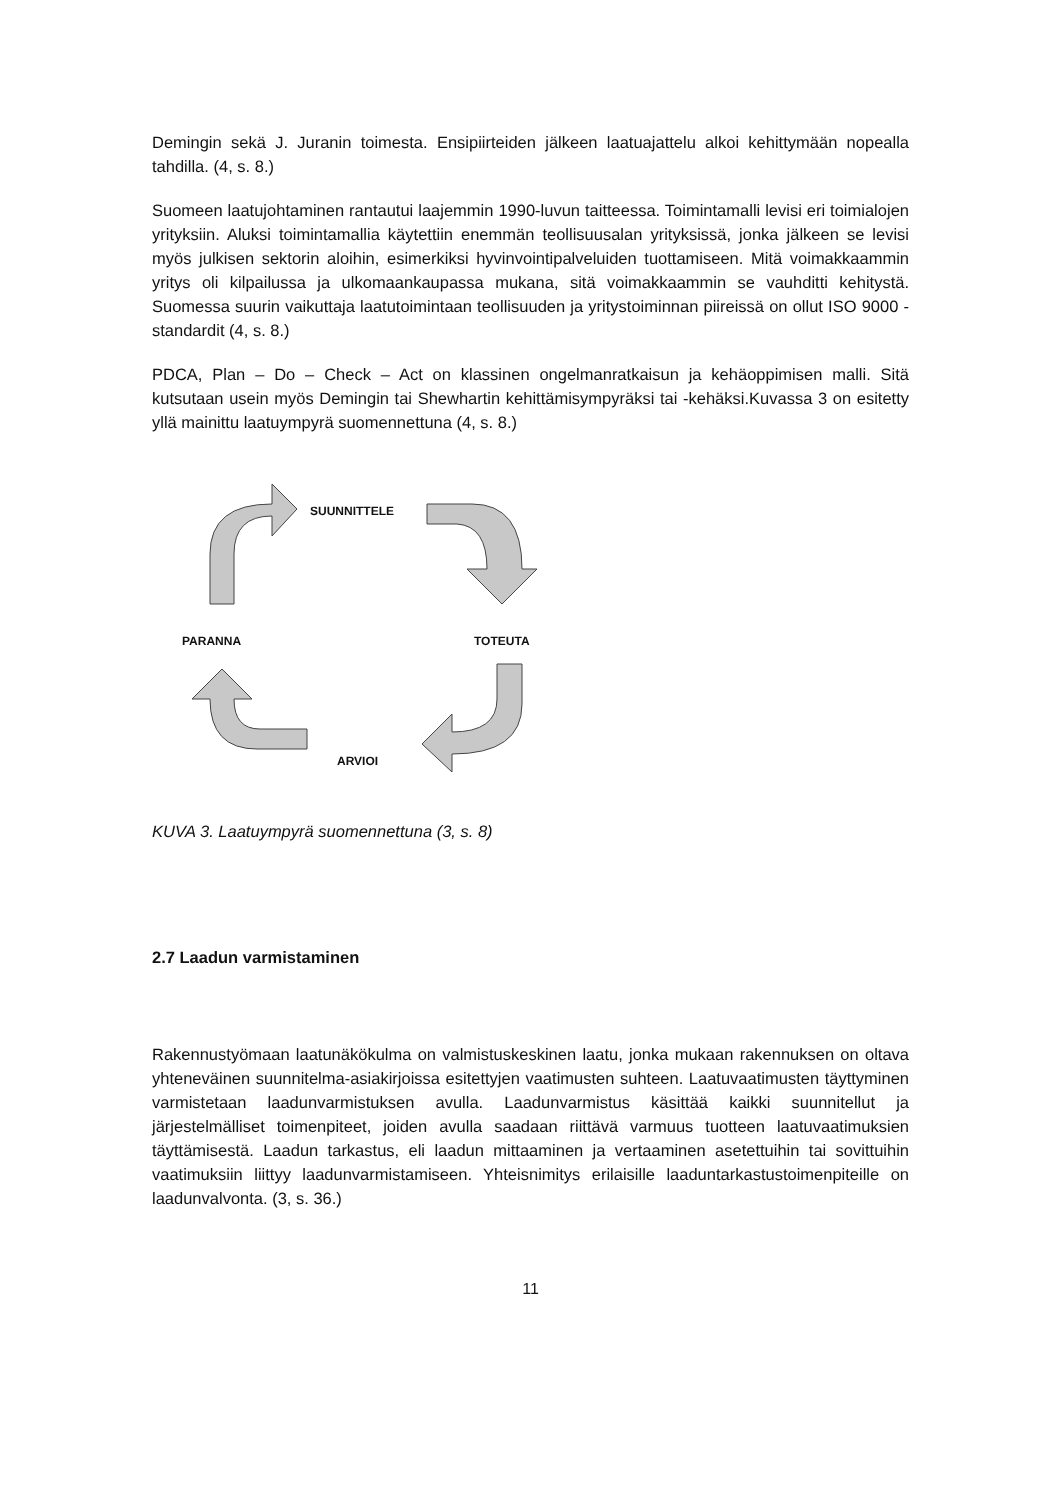Demingin sekä J. Juranin toimesta. Ensipiirteiden jälkeen laatuajattelu alkoi kehittymään nopealla tahdilla. (4, s. 8.)
Suomeen laatujohtaminen rantautui laajemmin 1990-luvun taitteessa. Toimintamalli levisi eri toimialojen yrityksiin. Aluksi toimintamallia käytettiin enemmän teollisuusalan yrityksissä, jonka jälkeen se levisi myös julkisen sektorin aloihin, esimerkiksi hyvinvointipalveluiden tuottamiseen. Mitä voimakkaammin yritys oli kilpailussa ja ulkomaankaupassa mukana, sitä voimakkaammin se vauhditti kehitystä. Suomessa suurin vaikuttaja laatutoimintaan teollisuuden ja yritystoiminnan piireissä on ollut ISO 9000 -standardit (4, s. 8.)
PDCA, Plan – Do – Check – Act on klassinen ongelmanratkaisun ja kehäoppimisen malli. Sitä kutsutaan usein myös Demingin tai Shewhartin kehittämisympyräksi tai -kehäksi.Kuvassa 3 on esitetty yllä mainittu laatuympyrä suomennettuna (4, s. 8.)
SUUNNITTELE
PARANNA TOTEUTA
ARVIOI
KUVA 3. Laatuympyrä suomennettuna (3, s. 8)
2.7 Laadun varmistaminen
Rakennustyömaan laatunäkökulma on valmistuskeskinen laatu, jonka mukaan rakennuksen on oltava yhteneväinen suunnitelma-asiakirjoissa esitettyjen vaatimusten suhteen. Laatuvaatimusten täyttyminen varmistetaan laadunvarmistuksen avulla. Laadunvarmistus käsittää kaikki suunnitellut ja järjestelmälliset toimenpiteet, joiden avulla saadaan riittävä varmuus tuotteen laatuvaatimuksien täyttämisestä. Laadun tarkastus, eli laadun mittaaminen ja vertaaminen asetettuihin tai sovittuihin vaatimuksiin liittyy laadunvarmistamiseen. Yhteisnimitys erilaisille laaduntarkastustoimenpiteille on laadunvalvonta. (3, s. 36.)
11